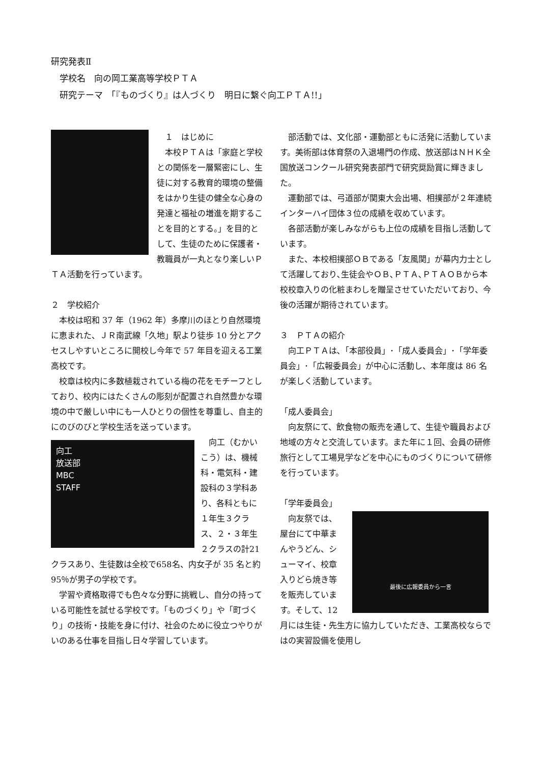研究発表Ⅱ
　学校名　向の岡工業高等学校ＰＴＡ
　研究テーマ　「『ものづくり』は人づくり　明日に繋ぐ向工ＰＴＡ!!」
　１　はじめに
　本校ＰＴＡは「家庭と学校との関係を一層緊密にし、生徒に対する教育的環境の整備をはかり生徒の健全な心身の発達と福祉の増進を期することを目的とする。」を目的として、生徒のために保護者・教職員が一丸となり楽しいＰＴＡ活動を行っています。
２　学校紹介
　本校は昭和 37 年（1962 年）多摩川のほとり自然環境に恵まれた、ＪＲ南武線「久地」駅より徒歩 10 分とアクセスしやすいところに開校し今年で 57 年目を迎える工業高校です。
　校章は校内に多数植栽されている梅の花をモチーフとしており、校内にはたくさんの彫刻が配置され自然豊かな環境の中で厳しい中にも一人ひとりの個性を尊重し、自主的にのびのびと学校生活を送っています。
向工
放送部
MBC
STAFF
　向工（むかいこう）は、機械科・電気科・建設科の３学科あり、各科ともに１年生３クラス、２・３年生２クラスの計21クラスあり、生徒数は全校で658名、内女子が 35 名と約 95％が男子の学校です。
　学習や資格取得でも色々な分野に挑戦し、自分の持っている可能性を試せる学校です。「ものづくり」や「町づくり」の技術・技能を身に付け、社会のために役立つやりがいのある仕事を目指し日々学習しています。
　部活動では、文化部・運動部ともに活発に活動しています。美術部は体育祭の入退場門の作成、放送部はＮＨＫ全国放送コンクール研究発表部門で研究奨励賞に輝きました。
　運動部では、弓道部が関東大会出場、相撲部が２年連続インターハイ団体３位の成績を収めています。
　各部活動が楽しみながらも上位の成績を目指し活動しています。
　また、本校相撲部ＯＢである「友風関」が幕内力士として活躍しており､生徒会やＯＢ､ＰＴＡ､ＰＴＡＯＢから本校校章入りの化粧まわしを贈呈させていただいており、今後の活躍が期待されています。
３　ＰＴＡの紹介
　向工ＰＴＡは､「本部役員」･「成人委員会」･「学年委員会」･「広報委員会」が中心に活動し、本年度は 86 名が楽しく活動しています。
「成人委員会」
　向友祭にて、飲食物の販売を通して、生徒や職員および地域の方々と交流しています。また年に１回、会員の研修旅行として工場見学などを中心にものづくりについて研修を行っています。
「学年委員会」
最後に広報委員から一言
　向友祭では、屋台にて中華まんやうどん、シューマイ、校章入りどら焼き等を販売しています。そして、12 月には生徒・先生方に協力していただき、工業高校ならではの実習設備を使用し